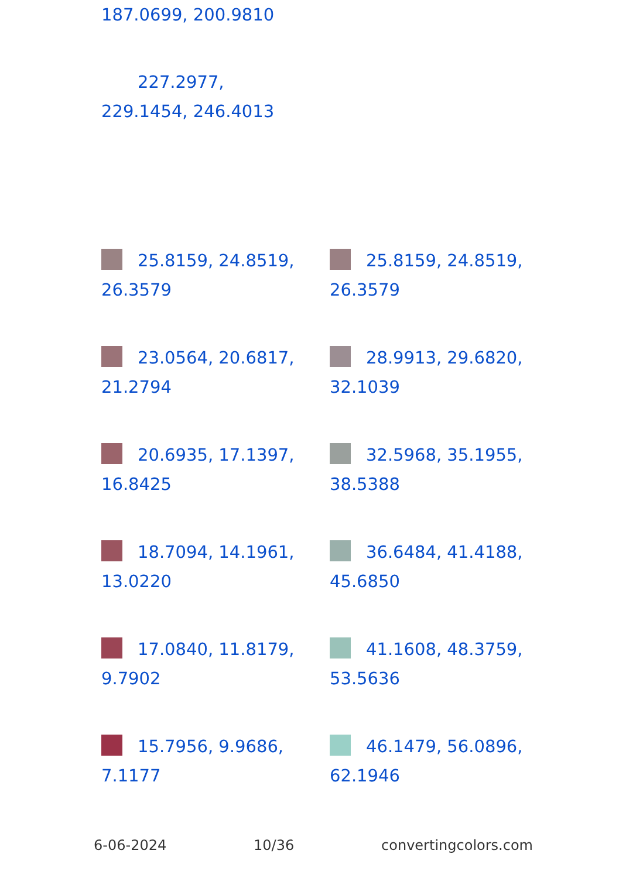187.0699, 200.9810
227.2977,
229.1454, 246.4013
25.8159, 24.8519, 26.3579
25.8159, 24.8519, 26.3579
23.0564, 20.6817, 21.2794
28.9913, 29.6820, 32.1039
20.6935, 17.1397, 16.8425
32.5968, 35.1955, 38.5388
18.7094, 14.1961, 13.0220
36.6484, 41.4188, 45.6850
17.0840, 11.8179, 9.7902
41.1608, 48.3759, 53.5636
15.7956, 9.9686, 7.1177
46.1479, 56.0896, 62.1946
6-06-2024 10/36 convertingcolors.com